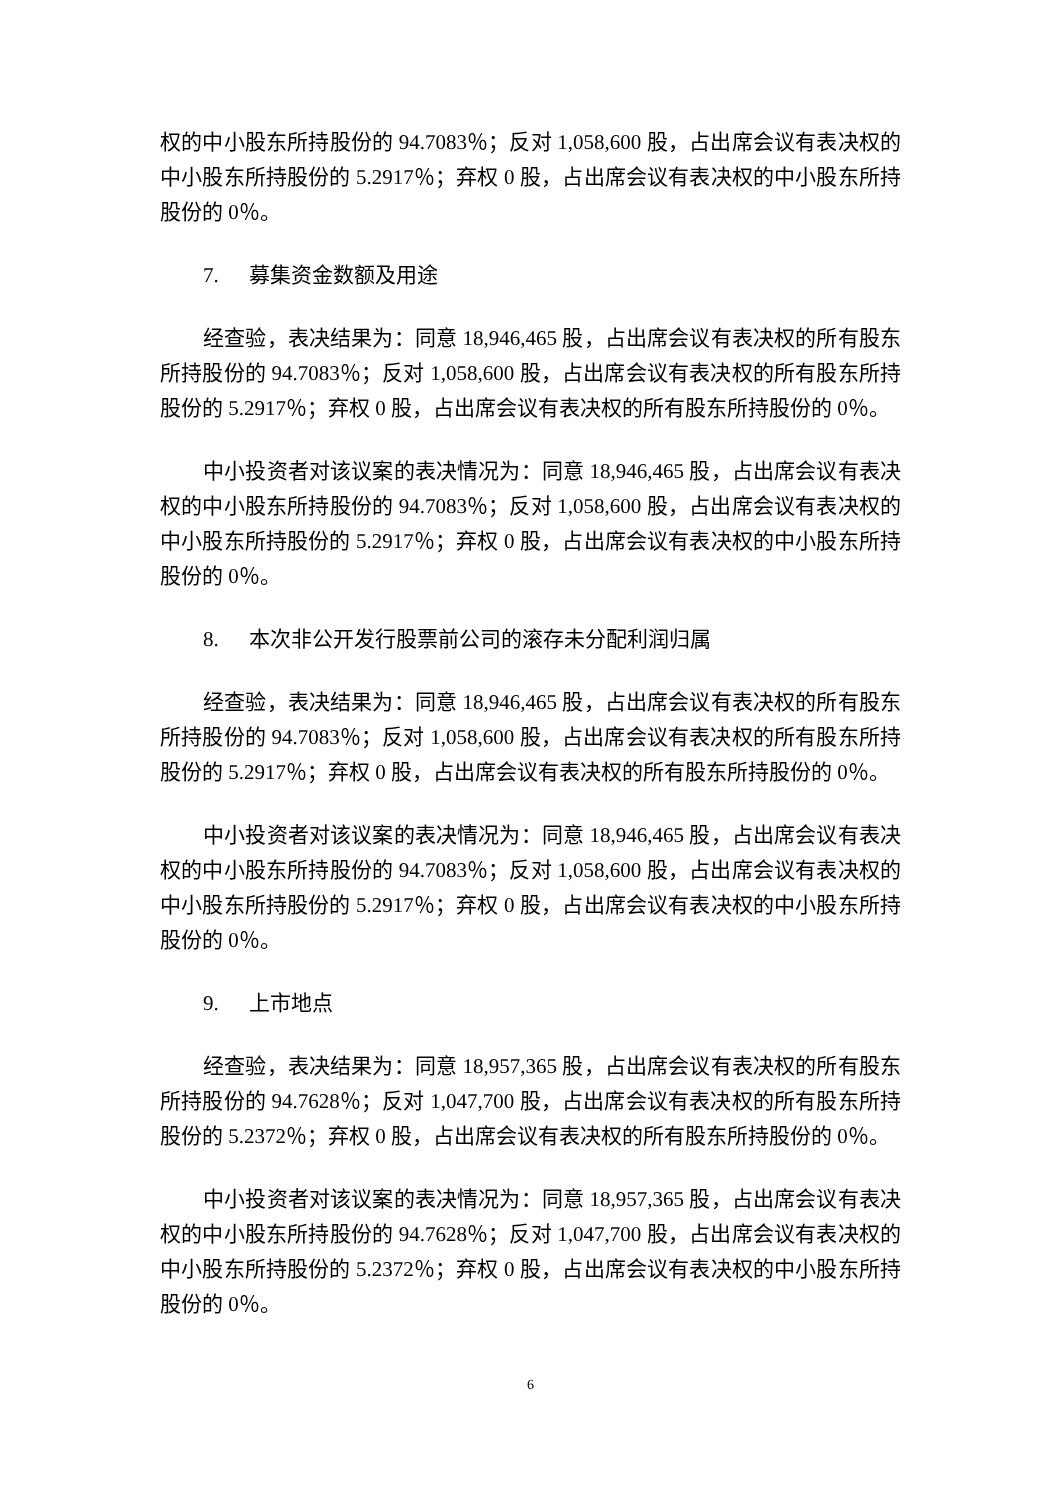权的中小股东所持股份的 94.7083％；反对 1,058,600 股，占出席会议有表决权的中小股东所持股份的 5.2917％；弃权 0 股，占出席会议有表决权的中小股东所持股份的 0％。
7. 募集资金数额及用途
经查验，表决结果为：同意 18,946,465 股，占出席会议有表决权的所有股东所持股份的 94.7083％；反对 1,058,600 股，占出席会议有表决权的所有股东所持股份的 5.2917％；弃权 0 股，占出席会议有表决权的所有股东所持股份的 0％。
中小投资者对该议案的表决情况为：同意 18,946,465 股，占出席会议有表决权的中小股东所持股份的 94.7083％；反对 1,058,600 股，占出席会议有表决权的中小股东所持股份的 5.2917％；弃权 0 股，占出席会议有表决权的中小股东所持股份的 0％。
8. 本次非公开发行股票前公司的滚存未分配利润归属
经查验，表决结果为：同意 18,946,465 股，占出席会议有表决权的所有股东所持股份的 94.7083％；反对 1,058,600 股，占出席会议有表决权的所有股东所持股份的 5.2917％；弃权 0 股，占出席会议有表决权的所有股东所持股份的 0％。
中小投资者对该议案的表决情况为：同意 18,946,465 股，占出席会议有表决权的中小股东所持股份的 94.7083％；反对 1,058,600 股，占出席会议有表决权的中小股东所持股份的 5.2917％；弃权 0 股，占出席会议有表决权的中小股东所持股份的 0％。
9. 上市地点
经查验，表决结果为：同意 18,957,365 股，占出席会议有表决权的所有股东所持股份的 94.7628％；反对 1,047,700 股，占出席会议有表决权的所有股东所持股份的 5.2372％；弃权 0 股，占出席会议有表决权的所有股东所持股份的 0％。
中小投资者对该议案的表决情况为：同意 18,957,365 股，占出席会议有表决权的中小股东所持股份的 94.7628％；反对 1,047,700 股，占出席会议有表决权的中小股东所持股份的 5.2372％；弃权 0 股，占出席会议有表决权的中小股东所持股份的 0％。
6